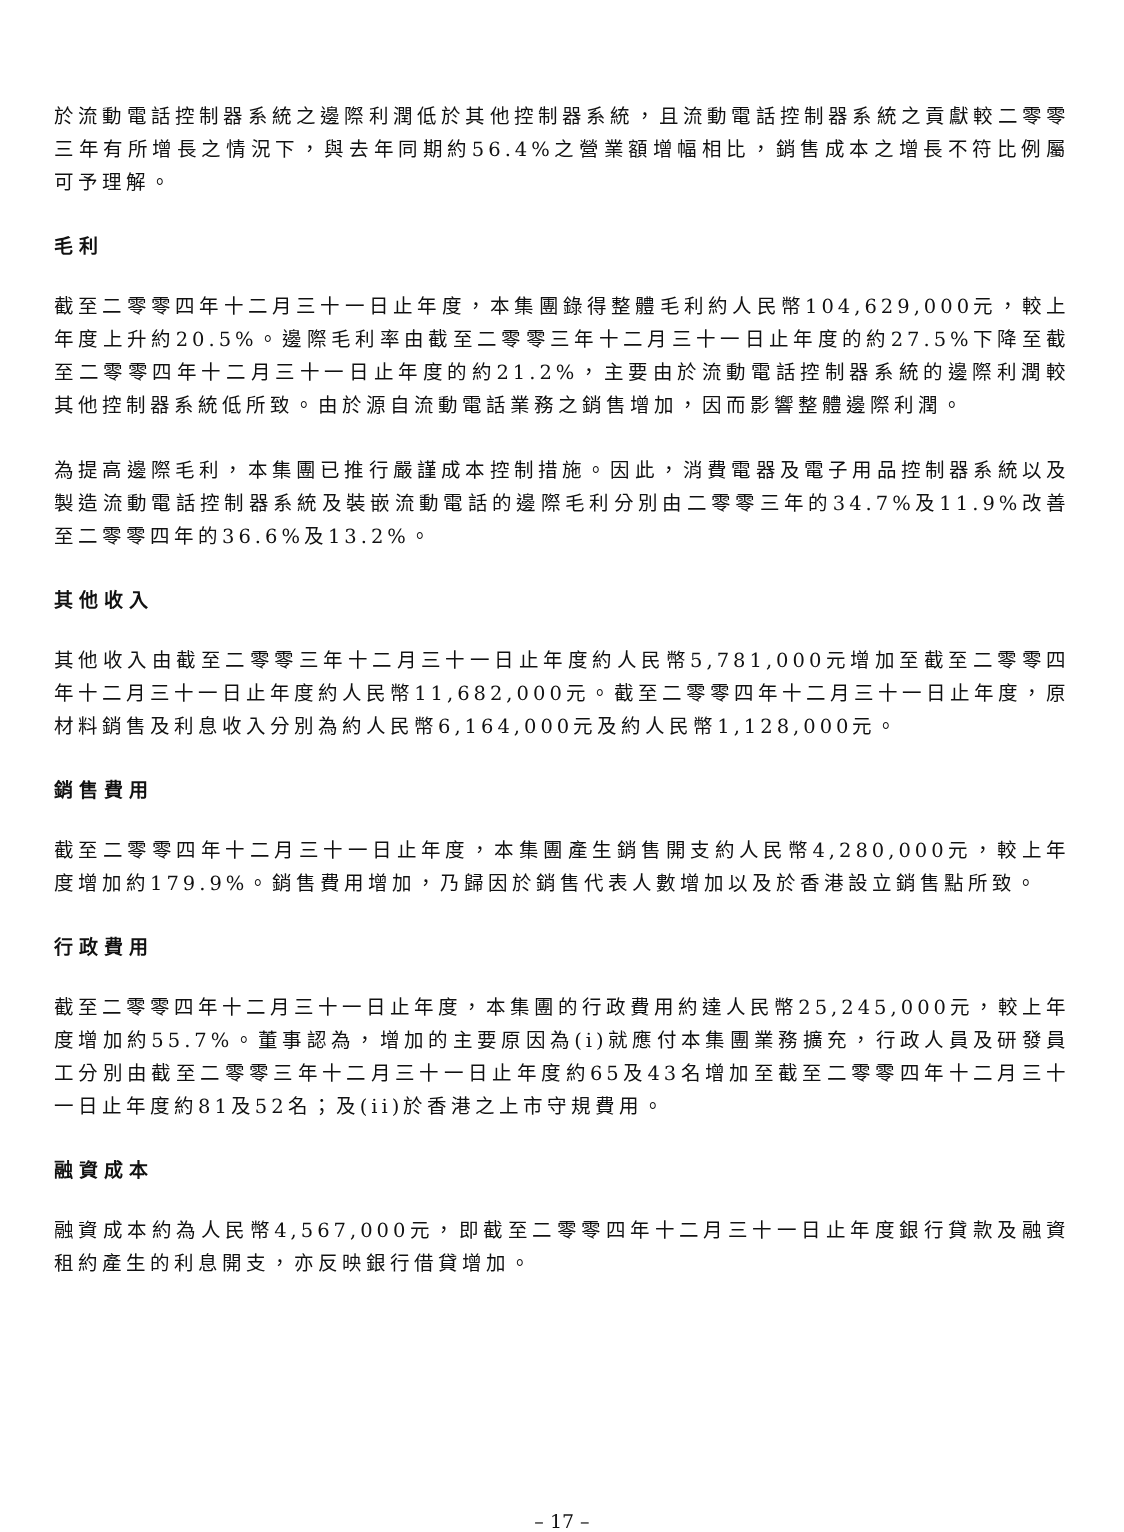於流動電話控制器系統之邊際利潤低於其他控制器系統，且流動電話控制器系統之貢獻較二零零三年有所增長之情況下，與去年同期約56.4%之營業額增幅相比，銷售成本之增長不符比例屬可予理解。
毛利
截至二零零四年十二月三十一日止年度，本集團錄得整體毛利約人民幣104,629,000元，較上年度上升約20.5%。邊際毛利率由截至二零零三年十二月三十一日止年度的約27.5%下降至截至二零零四年十二月三十一日止年度的約21.2%，主要由於流動電話控制器系統的邊際利潤較其他控制器系統低所致。由於源自流動電話業務之銷售增加，因而影響整體邊際利潤。
為提高邊際毛利，本集團已推行嚴謹成本控制措施。因此，消費電器及電子用品控制器系統以及製造流動電話控制器系統及裝嵌流動電話的邊際毛利分別由二零零三年的34.7%及11.9%改善至二零零四年的36.6%及13.2%。
其他收入
其他收入由截至二零零三年十二月三十一日止年度約人民幣5,781,000元增加至截至二零零四年十二月三十一日止年度約人民幣11,682,000元。截至二零零四年十二月三十一日止年度，原材料銷售及利息收入分別為約人民幣6,164,000元及約人民幣1,128,000元。
銷售費用
截至二零零四年十二月三十一日止年度，本集團產生銷售開支約人民幣4,280,000元，較上年度增加約179.9%。銷售費用增加，乃歸因於銷售代表人數增加以及於香港設立銷售點所致。
行政費用
截至二零零四年十二月三十一日止年度，本集團的行政費用約達人民幣25,245,000元，較上年度增加約55.7%。董事認為，增加的主要原因為(i)就應付本集團業務擴充，行政人員及研發員工分別由截至二零零三年十二月三十一日止年度約65及43名增加至截至二零零四年十二月三十一日止年度約81及52名；及(ii)於香港之上市守規費用。
融資成本
融資成本約為人民幣4,567,000元，即截至二零零四年十二月三十一日止年度銀行貸款及融資租約產生的利息開支，亦反映銀行借貸增加。
– 17 –